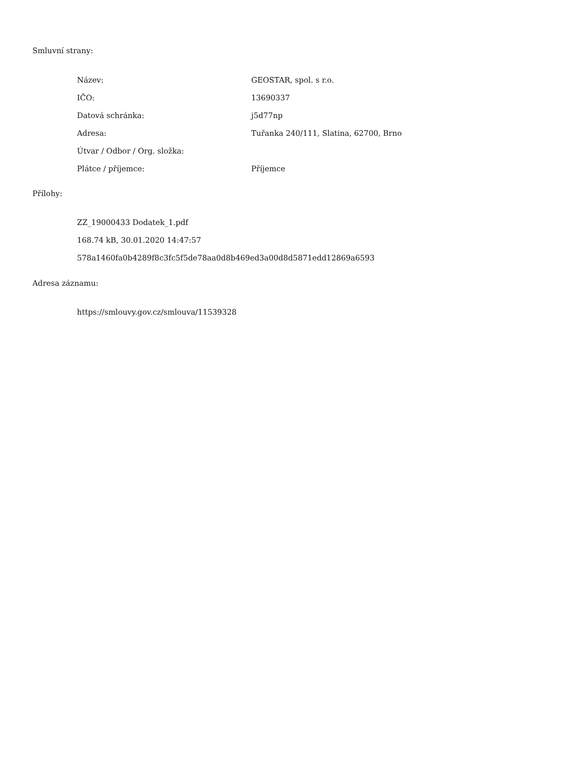Smluvní strany:
| Název: | GEOSTAR, spol. s r.o. |
| IČO: | 13690337 |
| Datová schránka: | j5d77np |
| Adresa: | Tuřanka 240/111, Slatina, 62700, Brno |
| Útvar / Odbor / Org. složka: | |
| Plátce / příjemce: | Příjemce |
Přílohy:
ZZ_19000433 Dodatek_1.pdf
168.74 kB, 30.01.2020 14:47:57
578a1460fa0b4289f8c3fc5f5de78aa0d8b469ed3a00d8d5871edd12869a6593
Adresa záznamu:
https://smlouvy.gov.cz/smlouva/11539328